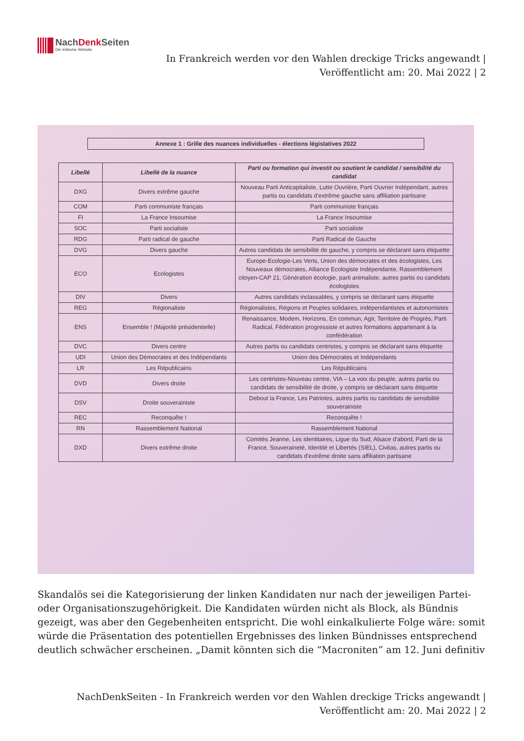NachDenk Seiten
Die kritische Website
In Frankreich werden vor den Wahlen dreckige Tricks angewandt |
Veröffentlicht am: 20. Mai 2022 | 2
Annexe 1 : Grille des nuances individuelles - élections législatives 2022
| Libellé | Libellé de la nuance | Parti ou formation qui investit ou soutient le candidat / sensibilité du candidat |
| --- | --- | --- |
| DXG | Divers extrême gauche | Nouveau Parti Anticapitaliste, Lutte Ouvrière, Parti Ouvrier Indépendant, autres partis ou candidats d'extrême gauche sans affiliation partisane |
| COM | Parti communiste français | Parti communiste français |
| FI | La France Insoumise | La France Insoumise |
| SOC | Parti socialiste | Parti socialiste |
| RDG | Parti radical de gauche | Parti Radical de Gauche |
| DVG | Divers gauche | Autres candidats de sensibilité de gauche, y compris se déclarant sans étiquette |
| ECO | Ecologistes | Europe-Ecologie-Les Verts, Union des démocrates et des écologistes, Les Nouveaux démocrates, Alliance Ecologiste Indépendante, Rassemblement citoyen-CAP 21, Génération écologie, parti animaliste, autres partis ou candidats écologistes |
| DIV | Divers | Autres candidats inclassables, y compris se déclarant sans étiquette |
| REG | Régionaliste | Régionalistes, Régions et Peuples solidaires, indépendantistes et autonomistes |
| ENS | Ensemble ! (Majorité présidentielle) | Renaissance, Modem, Horizons, En commun, Agir, Territoire de Progrès, Parti Radical, Fédération progressiste et autres formations appartenant à la confédération |
| DVC | Divers centre | Autres partis ou candidats centristes, y compris se déclarant sans étiquette |
| UDI | Union des Démocrates et des Indépendants | Union des Démocrates et Indépendants |
| LR | Les Républicains | Les Républicains |
| DVD | Divers droite | Les centristes-Nouveau centre, VIA – La voix du peuple, autres partis ou candidats de sensibilité de droite, y compris se déclarant sans étiquette |
| DSV | Droite souverainiste | Debout la France, Les Patriotes, autres partis ou candidats de sensibilité souverainiste |
| REC | Reconquête ! | Reconquête ! |
| RN | Rassemblement National | Rassemblement National |
| DXD | Divers extrême droite | Comités Jeanne, Les identitaires, Ligue du Sud, Alsace d'abord, Parti de la France, Souveraineté, Identité et Libertés (SIEL), Civitas, autres partis ou candidats d'extrême droite sans affiliation partisane |
Skandalös sei die Kategorisierung der linken Kandidaten nur nach der jeweiligen Partei- oder Organisationszugehörigkeit. Die Kandidaten würden nicht als Block, als Bündnis gezeigt, was aber den Gegebenheiten entspricht. Die wohl einkalkulierte Folge wäre: somit würde die Präsentation des potentiellen Ergebnisses des linken Bündnisses entsprechend deutlich schwächer erscheinen. „Damit könnten sich die “Macroniten” am 12. Juni definitiv
NachDenkSeiten - In Frankreich werden vor den Wahlen dreckige Tricks angewandt |
Veröffentlicht am: 20. Mai 2022 | 2